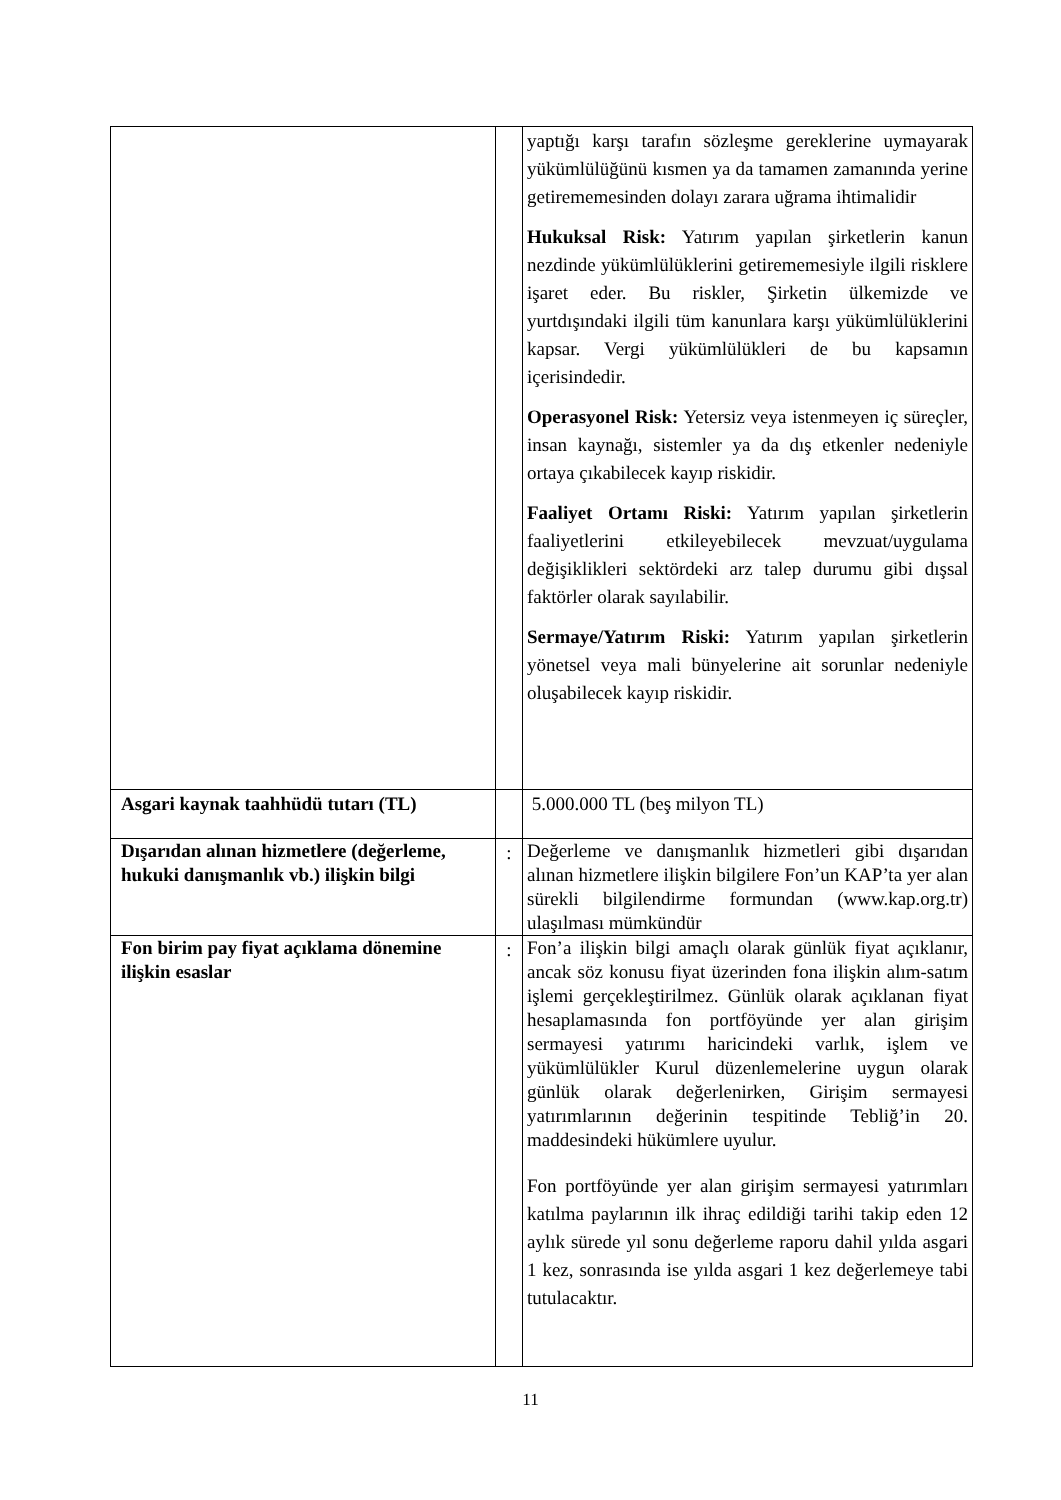| | | yaptığı karşı tarafın sözleşme gereklerine uymayarak yükümlülüğünü kısmen ya da tamamen zamanında yerine getirememesinden dolayı zarara uğrama ihtimalidir Hukuksal Risk: Yatırım yapılan şirketlerin kanun nezdinde yükümlülüklerini getirememesiyle ilgili risklere işaret eder. Bu riskler, Şirketin ülkemizde ve yurtdışındaki ilgili tüm kanunlara karşı yükümlülüklerini kapsar. Vergi yükümlülükleri de bu kapsamın içerisindedir. Operasyonel Risk: Yetersiz veya istenmeyen iç süreçler, insan kaynağı, sistemler ya da dış etkenler nedeniyle ortaya çıkabilecek kayıp riskidir. Faaliyet Ortamı Riski: Yatırım yapılan şirketlerin faaliyetlerini etkileyebilecek mevzuat/uygulama değişiklikleri sektördeki arz talep durumu gibi dışsal faktörler olarak sayılabilir. Sermaye/Yatırım Riski: Yatırım yapılan şirketlerin yönetsel veya mali bünyelerine ait sorunlar nedeniyle oluşabilecek kayıp riskidir. |
| Asgari kaynak taahhüdü tutarı (TL) | | 5.000.000 TL (beş milyon TL) |
| Dışarıdan alınan hizmetlere (değerleme, hukuki danışmanlık vb.) ilişkin bilgi | : | Değerleme ve danışmanlık hizmetleri gibi dışarıdan alınan hizmetlere ilişkin bilgilere Fon’un KAP’ta yer alan sürekli bilgilendirme formundan (www.kap.org.tr) ulaşılması mümkündür |
| Fon birim pay fiyat açıklama dönemine ilişkin esaslar | : | Fon’a ilişkin bilgi amaçlı olarak günlük fiyat açıklanır, ancak söz konusu fiyat üzerinden fona ilişkin alım-satım işlemi gerçekleştirilmez. Günlük olarak açıklanan fiyat hesaplamasında fon portföyünde yer alan girişim sermayesi yatırımı haricindeki varlık, işlem ve yükümlülükler Kurul düzenlemelerine uygun olarak günlük olarak değerlenirken, Girişim sermayesi yatırımlarının değerinin tespitinde Tebliğ’in 20. maddesindeki hükümlere uyulur. Fon portföyünde yer alan girişim sermayesi yatırımları katılma paylarının ilk ihraç edildiği tarihi takip eden 12 aylık sürede yıl sonu değerleme raporu dahil yılda asgari 1 kez, sonrasında ise yılda asgari 1 kez değerlemeye tabi tutulacaktır. |
11